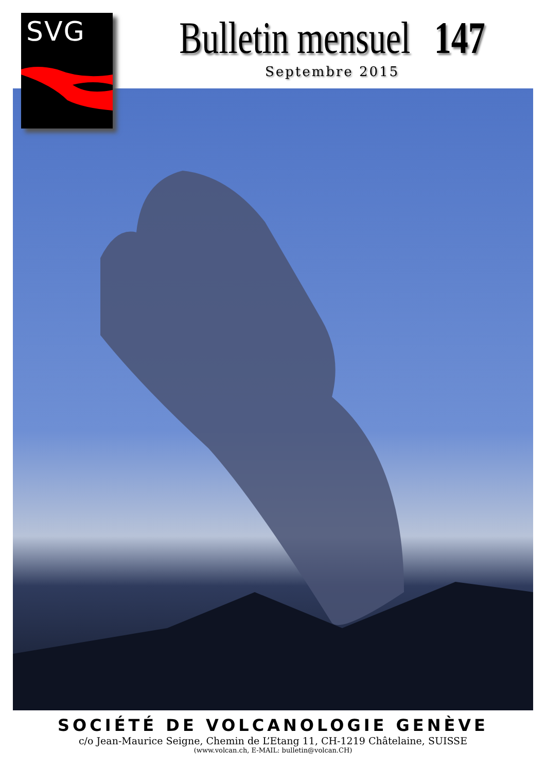SVG
Bulletin mensuel 147
Septembre 2015
SOCIÉTÉ DE VOLCANOLOGIE GENÈVE
c/o Jean-Maurice Seigne, Chemin de L’Etang 11, CH-1219 Châtelaine, SUISSE
(www.volcan.ch, E-MAIL: bulletin@volcan.CH)